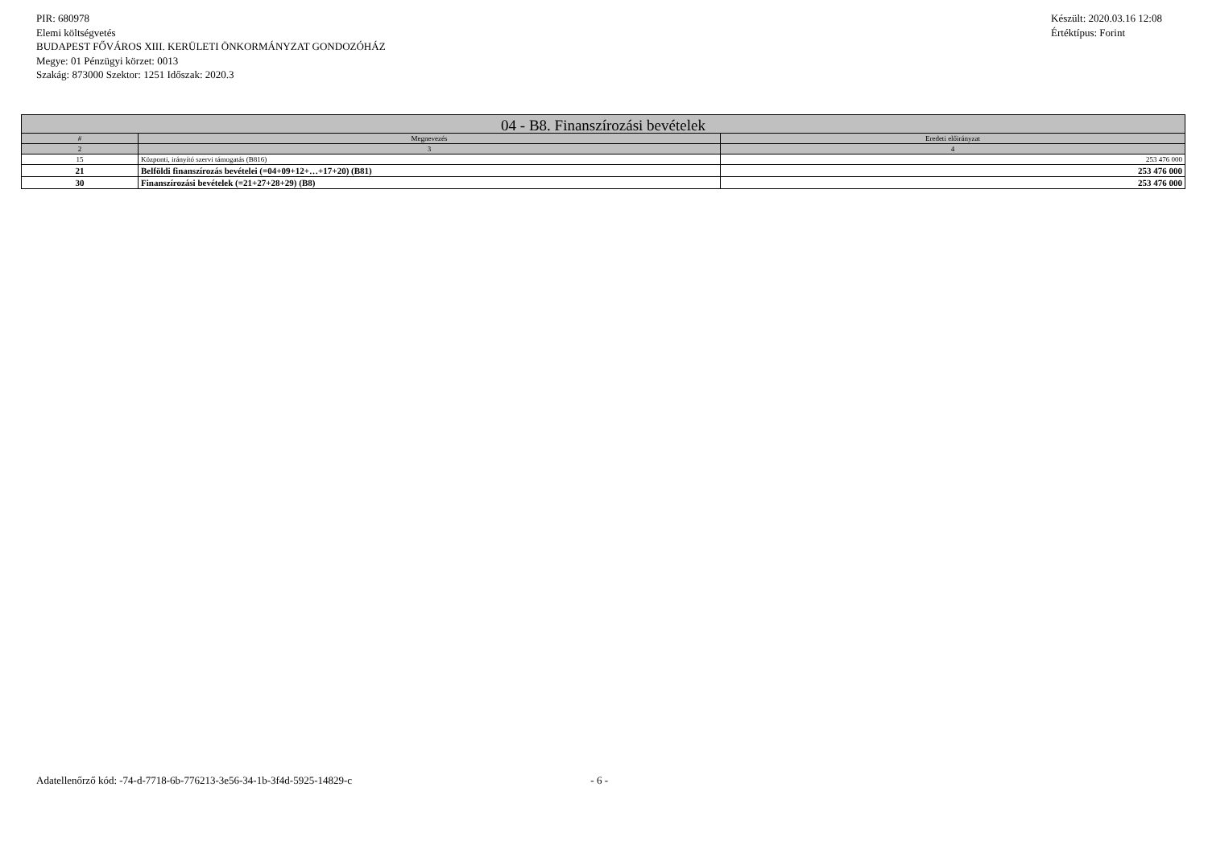PIR: 680978
Elemi költségvetés
BUDAPEST FŐVÁROS XIII. KERÜLETI ÖNKORMÁNYZAT GONDOZÓHÁZ
Megye: 01 Pénzügyi körzet: 0013
Szakág: 873000 Szektor: 1251 Időszak: 2020.3
Készült: 2020.03.16 12:08
Értéktípus: Forint
| 04 - B8. Finanszírozási bevételek | | |
| --- | --- | --- |
| # | Megnevezés | Eredeti előirányzat |
| 2 | 3 | 4 |
| 15 | Központi, irányító szervi támogatás (B816) | 253 476 000 |
| 21 | Belföldi finanszírozás bevételei (=04+09+12+…+17+20) (B81) | 253 476 000 |
| 30 | Finanszírozási bevételek (=21+27+28+29) (B8) | 253 476 000 |
Adatellenőrző kód: -74-d-7718-6b-776213-3e56-34-1b-3f4d-5925-14829-c - 6 -